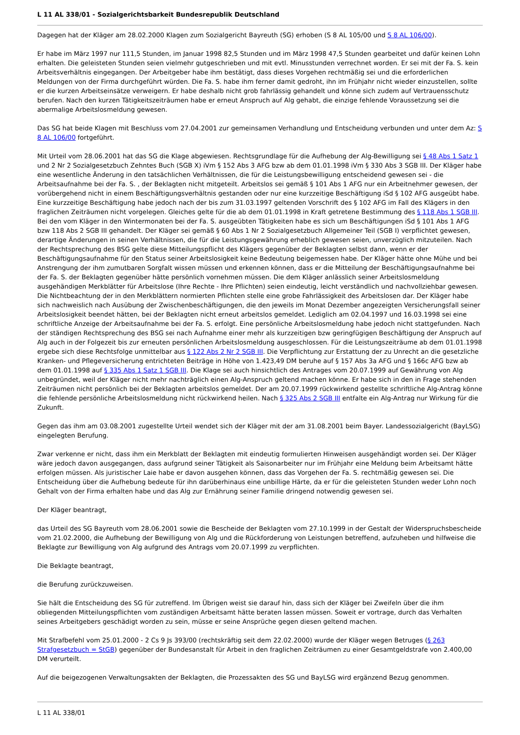L 11 AL 338/01 - Sozialgerichtsbarkeit Bundesrepublik Deutschland
Dagegen hat der Kläger am 28.02.2000 Klagen zum Sozialgericht Bayreuth (SG) erhoben (S 8 AL 105/00 und S 8 AL 106/00).
Er habe im März 1997 nur 111,5 Stunden, im Januar 1998 82,5 Stunden und im März 1998 47,5 Stunden gearbeitet und dafür keinen Lohn erhalten. Die geleisteten Stunden seien vielmehr gutgeschrieben und mit evtl. Minusstunden verrechnet worden. Er sei mit der Fa. S. kein Arbeitsverhältnis eingegangen. Der Arbeitgeber habe ihm bestätigt, dass dieses Vorgehen rechtmäßig sei und die erforderlichen Meldungen von der Firma durchgeführt würden. Die Fa. S. habe ihm ferner damit gedroht, ihn im Frühjahr nicht wieder einzustellen, sollte er die kurzen Arbeitseinsätze verweigern. Er habe deshalb nicht grob fahrlässig gehandelt und könne sich zudem auf Vertrauensschutz berufen. Nach den kurzen Tätigkeitszeiträumen habe er erneut Anspruch auf Alg gehabt, die einzige fehlende Voraussetzung sei die abermalige Arbeitslosmeldung gewesen.
Das SG hat beide Klagen mit Beschluss vom 27.04.2001 zur gemeinsamen Verhandlung und Entscheidung verbunden und unter dem Az: S 8 AL 106/00 fortgeführt.
Mit Urteil vom 28.06.2001 hat das SG die Klage abgewiesen. Rechtsgrundlage für die Aufhebung der Alg-Bewilligung sei § 48 Abs 1 Satz 1 und 2 Nr 2 Sozialgesetzbuch Zehntes Buch (SGB X) iVm § 152 Abs 3 AFG bzw ab dem 01.01.1998 iVm § 330 Abs 3 SGB III. Der Kläger habe eine wesentliche Änderung in den tatsächlichen Verhältnissen, die für die Leistungsbewilligung entscheidend gewesen sei - die Arbeitsaufnahme bei der Fa. S. , der Beklagten nicht mitgeteilt. Arbeitslos sei gemäß § 101 Abs 1 AFG nur ein Arbeitnehmer gewesen, der vorübergehend nicht in einem Beschäftigungsverhältnis gestanden oder nur eine kurzzeitige Beschäftigung iSd § 102 AFG ausgeübt habe. Eine kurzzeitige Beschäftigung habe jedoch nach der bis zum 31.03.1997 geltenden Vorschrift des § 102 AFG im Fall des Klägers in den fraglichen Zeiträumen nicht vorgelegen. Gleiches gelte für die ab dem 01.01.1998 in Kraft getretene Bestimmung des § 118 Abs 1 SGB III. Bei den vom Kläger in den Wintermonaten bei der Fa. S. ausgeübten Tätigkeiten habe es sich um Beschäftigungen iSd § 101 Abs 1 AFG bzw 118 Abs 2 SGB III gehandelt. Der Kläger sei gemäß § 60 Abs 1 Nr 2 Sozialgesetzbuch Allgemeiner Teil (SGB I) verpflichtet gewesen, derartige Änderungen in seinen Verhältnissen, die für die Leistungsgewährung erheblich gewesen seien, unverzüglich mitzuteilen. Nach der Rechtsprechung des BSG gelte diese Mitteilungspflicht des Klägers gegenüber der Beklagten selbst dann, wenn er der Beschäftigungsaufnahme für den Status seiner Arbeitslosigkeit keine Bedeutung beigemessen habe. Der Kläger hätte ohne Mühe und bei Anstrengung der ihm zumutbaren Sorgfalt wissen müssen und erkennen können, dass er die Mitteilung der Beschäftigungsaufnahme bei der Fa. S. der Beklagten gegenüber hätte persönlich vornehmen müssen. Die dem Kläger anlässlich seiner Arbeitslosmeldung ausgehändigen Merkblätter für Arbeitslose (Ihre Rechte - Ihre Pflichten) seien eindeutig, leicht verständlich und nachvollziehbar gewesen. Die Nichtbeachtung der in den Merkblättern normierten Pflichten stelle eine grobe Fahrlässigkeit des Arbeitslosen dar. Der Kläger habe sich nachweislich nach Ausübung der Zwischenbeschäftigungen, die den jeweils im Monat Dezember angezeigten Versicherungsfall seiner Arbeitslosigkeit beendet hätten, bei der Beklagten nicht erneut arbeitslos gemeldet. Lediglich am 02.04.1997 und 16.03.1998 sei eine schriftliche Anzeige der Arbeitsaufnahme bei der Fa. S. erfolgt. Eine persönliche Arbeitslosmeldung habe jedoch nicht stattgefunden. Nach der ständigen Rechtsprechung des BSG sei nach Aufnahme einer mehr als kurzzeitigen bzw geringfügigen Beschäftigung der Anspruch auf Alg auch in der Folgezeit bis zur erneuten persönlichen Arbeitslosmeldung ausgeschlossen. Für die Leistungszeiträume ab dem 01.01.1998 ergebe sich diese Rechtsfolge unmittelbar aus § 122 Abs 2 Nr 2 SGB III. Die Verpflichtung zur Erstattung der zu Unrecht an die gesetzliche Kranken- und Pflegeversicherung entrichteten Beiträge in Höhe von 1.423,49 DM beruhe auf § 157 Abs 3a AFG und § 166c AFG bzw ab dem 01.01.1998 auf § 335 Abs 1 Satz 1 SGB III. Die Klage sei auch hinsichtlich des Antrages vom 20.07.1999 auf Gewährung von Alg unbegründet, weil der Kläger nicht mehr nachträglich einen Alg-Anspruch geltend machen könne. Er habe sich in den in Frage stehenden Zeiträumen nicht persönlich bei der Beklagten arbeitslos gemeldet. Der am 20.07.1999 rückwirkend gestellte schriftliche Alg-Antrag könne die fehlende persönliche Arbeitslosmeldung nicht rückwirkend heilen. Nach § 325 Abs 2 SGB III entfalte ein Alg-Antrag nur Wirkung für die Zukunft.
Gegen das ihm am 03.08.2001 zugestellte Urteil wendet sich der Kläger mit der am 31.08.2001 beim Bayer. Landessozialgericht (BayLSG) eingelegten Berufung.
Zwar verkenne er nicht, dass ihm ein Merkblatt der Beklagten mit eindeutig formulierten Hinweisen ausgehändigt worden sei. Der Kläger wäre jedoch davon ausgegangen, dass aufgrund seiner Tätigkeit als Saisonarbeiter nur im Frühjahr eine Meldung beim Arbeitsamt hätte erfolgen müssen. Als juristischer Laie habe er davon ausgehen können, dass das Vorgehen der Fa. S. rechtmäßig gewesen sei. Die Entscheidung über die Aufhebung bedeute für ihn darüberhinaus eine unbillige Härte, da er für die geleisteten Stunden weder Lohn noch Gehalt von der Firma erhalten habe und das Alg zur Ernährung seiner Familie dringend notwendig gewesen sei.
Der Kläger beantragt,
das Urteil des SG Bayreuth vom 28.06.2001 sowie die Bescheide der Beklagten vom 27.10.1999 in der Gestalt der Widerspruchsbescheide vom 21.02.2000, die Aufhebung der Bewilligung von Alg und die Rückforderung von Leistungen betreffend, aufzuheben und hilfweise die Beklagte zur Bewilligung von Alg aufgrund des Antrags vom 20.07.1999 zu verpflichten.
Die Beklagte beantragt,
die Berufung zurückzuweisen.
Sie hält die Entscheidung des SG für zutreffend. Im Übrigen weist sie darauf hin, dass sich der Kläger bei Zweifeln über die ihm obliegenden Mitteilungspflichten vom zuständigen Arbeitsamt hätte beraten lassen müssen. Soweit er vortrage, durch das Verhalten seines Arbeitgebers geschädigt worden zu sein, müsse er seine Ansprüche gegen diesen geltend machen.
Mit Strafbefehl vom 25.01.2000 - 2 Cs 9 Js 393/00 (rechtskräftig seit dem 22.02.2000) wurde der Kläger wegen Betruges (§ 263 Strafgesetzbuch = StGB) gegenüber der Bundesanstalt für Arbeit in den fraglichen Zeiträumen zu einer Gesamtgeldstrafe von 2.400,00 DM verurteilt.
Auf die beigezogenen Verwaltungsakten der Beklagten, die Prozessakten des SG und BayLSG wird ergänzend Bezug genommen.
L 11 AL 338/01